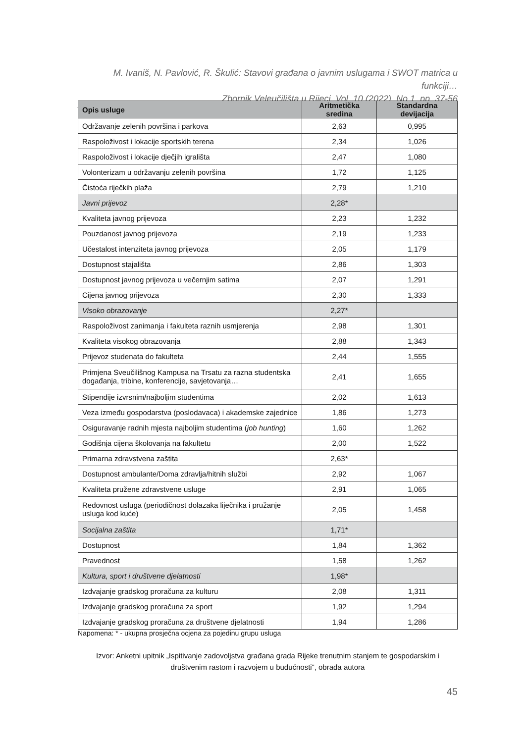M. Ivaniš, N. Pavlović, R. Škulić: Stavovi građana o javnim uslugama i SWOT matrica u funkciji…
Zbornik Veleučilišta u Rijeci, Vol. 10 (2022), No.1, pp. 37-56
| Opis usluge | Aritmetička sredina | Standardna devijacija |
| --- | --- | --- |
| Održavanje zelenih površina i parkova | 2,63 | 0,995 |
| Raspoloživost i lokacije sportskih terena | 2,34 | 1,026 |
| Raspoloživost i lokacije dječjih igrališta | 2,47 | 1,080 |
| Volonterizam u održavanju zelenih površina | 1,72 | 1,125 |
| Čistoća riječkih plaža | 2,79 | 1,210 |
| Javni prijevoz | 2,28* | |
| Kvaliteta javnog prijevoza | 2,23 | 1,232 |
| Pouzdanost javnog prijevoza | 2,19 | 1,233 |
| Učestalost intenziteta javnog prijevoza | 2,05 | 1,179 |
| Dostupnost stajališta | 2,86 | 1,303 |
| Dostupnost javnog prijevoza u večernjim satima | 2,07 | 1,291 |
| Cijena javnog prijevoza | 2,30 | 1,333 |
| Visoko obrazovanje | 2,27* | |
| Raspoloživost zanimanja i fakulteta raznih usmjerenja | 2,98 | 1,301 |
| Kvaliteta visokog obrazovanja | 2,88 | 1,343 |
| Prijevoz studenata do fakulteta | 2,44 | 1,555 |
| Primjena Sveučilišnog Kampusa na Trsatu za razna studentska događanja, tribine, konferencije, savjetovanja… | 2,41 | 1,655 |
| Stipendije izvrsnim/najboljim studentima | 2,02 | 1,613 |
| Veza između gospodarstva (poslodavaca) i akademske zajednice | 1,86 | 1,273 |
| Osiguravanje radnih mjesta najboljim studentima ( job hunting ) | 1,60 | 1,262 |
| Godišnja cijena školovanja na fakultetu | 2,00 | 1,522 |
| Primarna zdravstvena zaštita | 2,63* | |
| Dostupnost ambulante/Doma zdravlja/hitnih službi | 2,92 | 1,067 |
| Kvaliteta pružene zdravstvene usluge | 2,91 | 1,065 |
| Redovnost usluga (periodičnost dolazaka liječnika i pružanje usluga kod kuće) | 2,05 | 1,458 |
| Socijalna zaštita | 1,71* | |
| Dostupnost | 1,84 | 1,362 |
| Pravednost | 1,58 | 1,262 |
| Kultura, sport i društvene djelatnosti | 1,98* | |
| Izdvajanje gradskog proračuna za kulturu | 2,08 | 1,311 |
| Izdvajanje gradskog proračuna za sport | 1,92 | 1,294 |
| Izdvajanje gradskog proračuna za društvene djelatnosti | 1,94 | 1,286 |
Napomena: * - ukupna prosječna ocjena za pojedinu grupu usluga
Izvor: Anketni upitnik „Ispitivanje zadovoljstva građana grada Rijeke trenutnim stanjem te gospodarskim i društvenim rastom i razvojem u budućnosti“, obrada autora
45